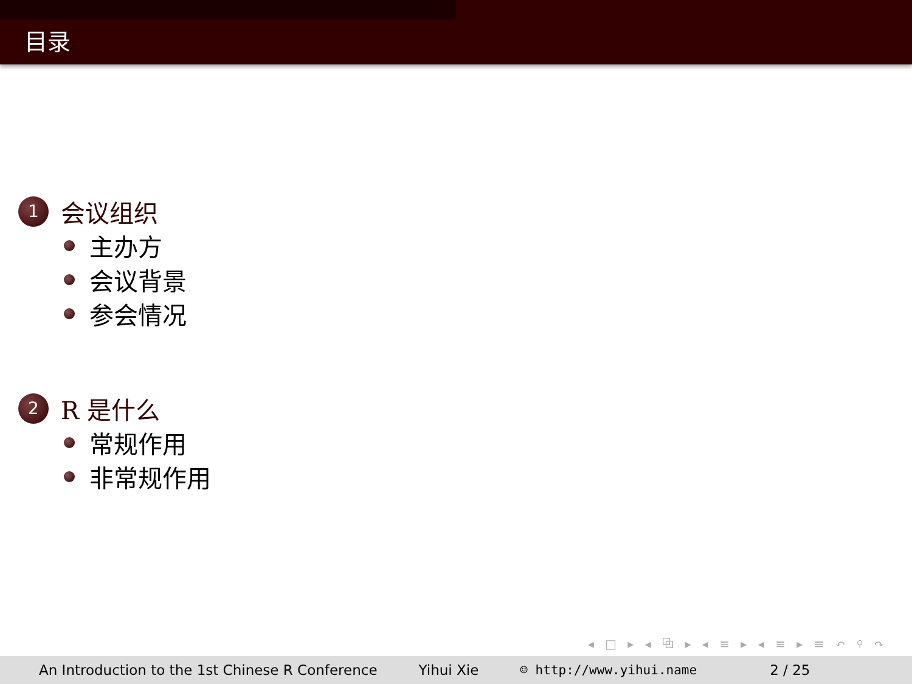目录
1 会议组织
主办方
会议背景
参会情况
2 R 是什么
常规作用
非常规作用
◂ □ ▸ ◂ ⧉ ▸ ◂ ≡ ▸ ◂ ≡ ▸ ≡ ↶ ⚲ ↷
An Introduction to the 1st Chinese R Conference Yihui Xie ☺ http://www.yihui.name 2 / 25